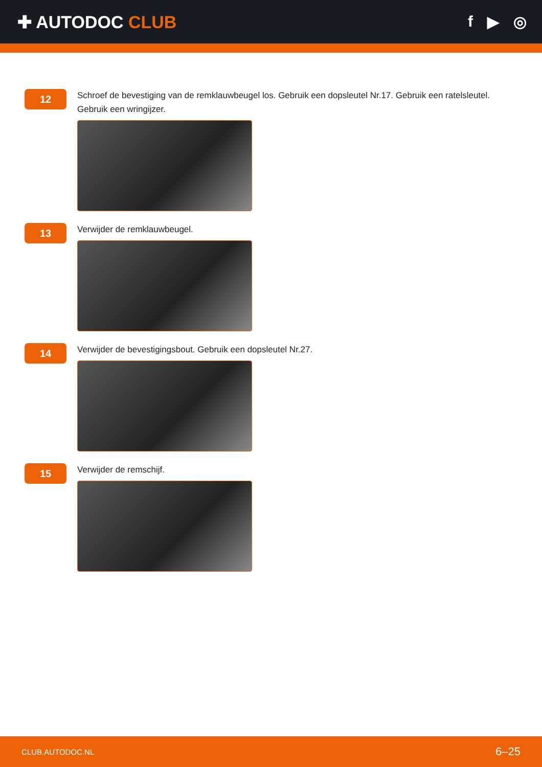✚ AUTODOC CLUB f ▶ ◎
12
Schroef de bevestiging van de remklauwbeugel los. Gebruik een dopsleutel Nr.17. Gebruik een ratelsleutel. Gebruik een wringijzer.
13
Verwijder de remklauwbeugel.
14
Verwijder de bevestigingsbout. Gebruik een dopsleutel Nr.27.
15
Verwijder de remschijf.
CLUB.AUTODOC.NL 6–25